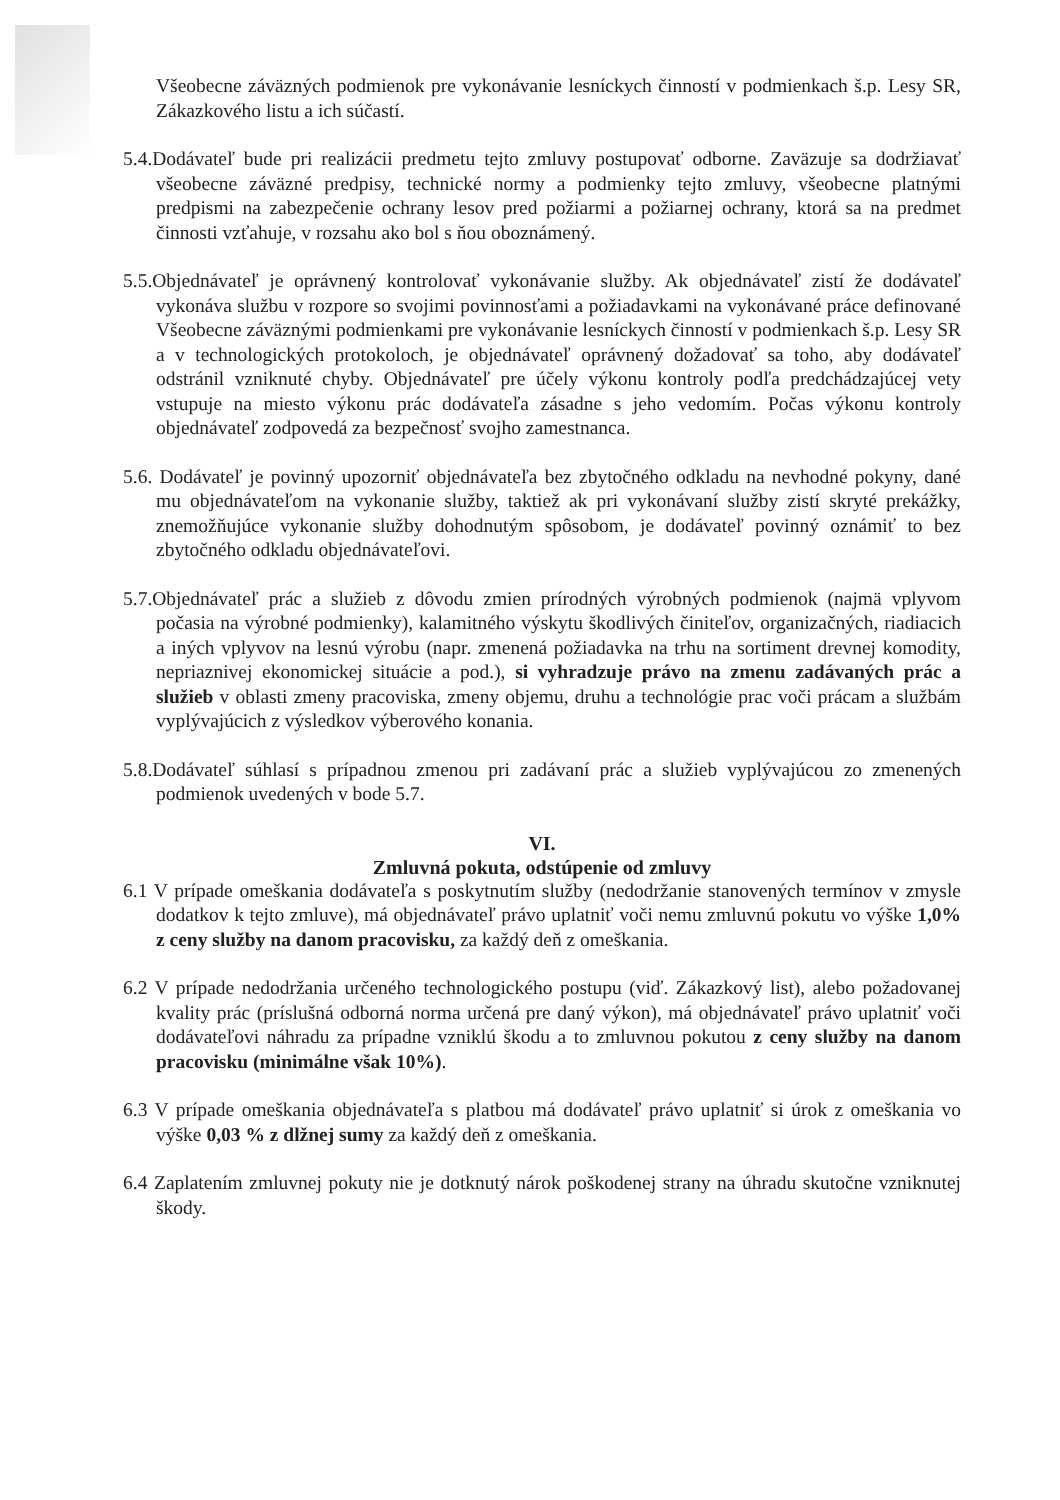Všeobecne záväzných podmienok pre vykonávanie lesníckych činností v podmienkach š.p. Lesy SR, Zákazkového listu a ich súčastí.
5.4.Dodávateľ bude pri realizácii predmetu tejto zmluvy postupovať odborne. Zaväzuje sa dodržiavať všeobecne záväzné predpisy, technické normy a podmienky tejto zmluvy, všeobecne platnými predpismi na zabezpečenie ochrany lesov pred požiarmi a požiarnej ochrany, ktorá sa na predmet činnosti vzťahuje, v rozsahu ako bol s ňou oboznámený.
5.5.Objednávateľ je oprávnený kontrolovať vykonávanie služby. Ak objednávateľ zistí že dodávateľ vykonáva službu v rozpore so svojimi povinnosťami a požiadavkami na vykonávané práce definované Všeobecne záväznými podmienkami pre vykonávanie lesníckych činností v podmienkach š.p. Lesy SR a v technologických protokoloch, je objednávateľ oprávnený dožadovať sa toho, aby dodávateľ odstránil vzniknuté chyby. Objednávateľ pre účely výkonu kontroly podľa predchádzajúcej vety vstupuje na miesto výkonu prác dodávateľa zásadne s jeho vedomím. Počas výkonu kontroly objednávateľ zodpovedá za bezpečnosť svojho zamestnanca.
5.6. Dodávateľ je povinný upozorniť objednávateľa bez zbytočného odkladu na nevhodné pokyny, dané mu objednávateľom na vykonanie služby, taktiež ak pri vykonávaní služby zistí skryté prekážky, znemožňujúce vykonanie služby dohodnutým spôsobom, je dodávateľ povinný oznámiť to bez zbytočného odkladu objednávateľovi.
5.7.Objednávateľ prác a služieb z dôvodu zmien prírodných výrobných podmienok (najmä vplyvom počasia na výrobné podmienky), kalamitného výskytu škodlivých činiteľov, organizačných, riadiacich a iných vplyvov na lesnú výrobu (napr. zmenená požiadavka na trhu na sortiment drevnej komodity, nepriaznivej ekonomickej situácie a pod.), si vyhradzuje právo na zmenu zadávaných prác a služieb v oblasti zmeny pracoviska, zmeny objemu, druhu a technológie prac voči prácam a službám vyplývajúcich z výsledkov výberového konania.
5.8.Dodávateľ súhlasí s prípadnou zmenou pri zadávaní prác a služieb vyplývajúcou zo zmenených podmienok uvedených v bode 5.7.
VI.
Zmluvná pokuta, odstúpenie od zmluvy
6.1 V prípade omeškania dodávateľa s poskytnutím služby (nedodržanie stanovených termínov v zmysle dodatkov k tejto zmluve), má objednávateľ právo uplatniť voči nemu zmluvnú pokutu vo výške 1,0% z ceny služby na danom pracovisku, za každý deň z omeškania.
6.2 V prípade nedodržania určeného technologického postupu (viď. Zákazkový list), alebo požadovanej kvality prác (príslušná odborná norma určená pre daný výkon), má objednávateľ právo uplatniť voči dodávateľovi náhradu za prípadne vzniklú škodu a to zmluvnou pokutou z ceny služby na danom pracovisku (minimálne však 10%).
6.3 V prípade omeškania objednávateľa s platbou má dodávateľ právo uplatniť si úrok z omeškania vo výške 0,03 % z dlžnej sumy za každý deň z omeškania.
6.4 Zaplatením zmluvnej pokuty nie je dotknutý nárok poškodenej strany na úhradu skutočne vzniknutej škody.